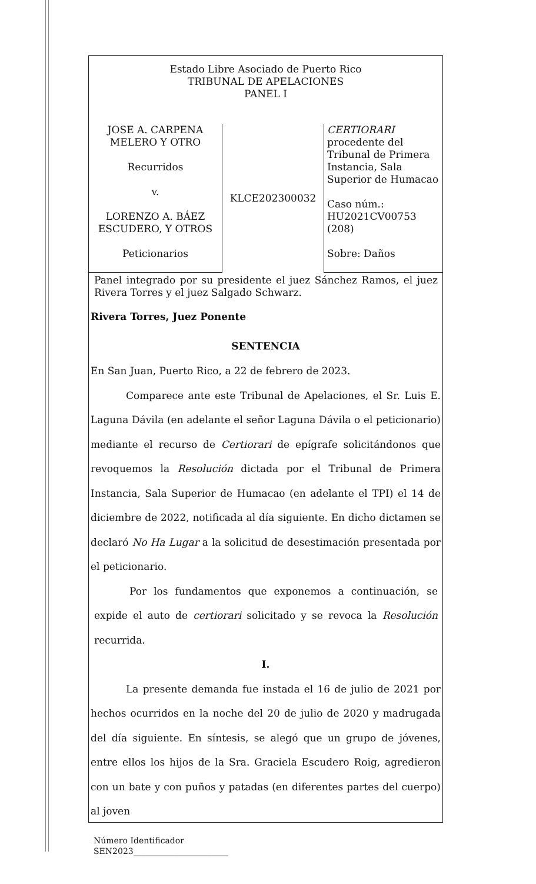Estado Libre Asociado de Puerto Rico
TRIBUNAL DE APELACIONES
PANEL I
| JOSE A. CARPENA MELERO Y OTRO Recurridos v. LORENZO A. BÁEZ ESCUDERO, Y OTROS Peticionarios | KLCE202300032 | CERTIORARI procedente del Tribunal de Primera Instancia, Sala Superior de Humacao Caso núm.: HU2021CV00753 (208) Sobre: Daños |
Panel integrado por su presidente el juez Sánchez Ramos, el juez Rivera Torres y el juez Salgado Schwarz.
Rivera Torres, Juez Ponente
SENTENCIA
En San Juan, Puerto Rico, a 22 de febrero de 2023.
Comparece ante este Tribunal de Apelaciones, el Sr. Luis E. Laguna Dávila (en adelante el señor Laguna Dávila o el peticionario) mediante el recurso de Certiorari de epígrafe solicitándonos que revoquemos la Resolución dictada por el Tribunal de Primera Instancia, Sala Superior de Humacao (en adelante el TPI) el 14 de diciembre de 2022, notificada al día siguiente. En dicho dictamen se declaró No Ha Lugar a la solicitud de desestimación presentada por el peticionario.
Por los fundamentos que exponemos a continuación, se expide el auto de certiorari solicitado y se revoca la Resolución recurrida.
I.
La presente demanda fue instada el 16 de julio de 2021 por hechos ocurridos en la noche del 20 de julio de 2020 y madrugada del día siguiente. En síntesis, se alegó que un grupo de jóvenes, entre ellos los hijos de la Sra. Graciela Escudero Roig, agredieron con un bate y con puños y patadas (en diferentes partes del cuerpo) al joven
Número Identificador
SEN2023_______________________